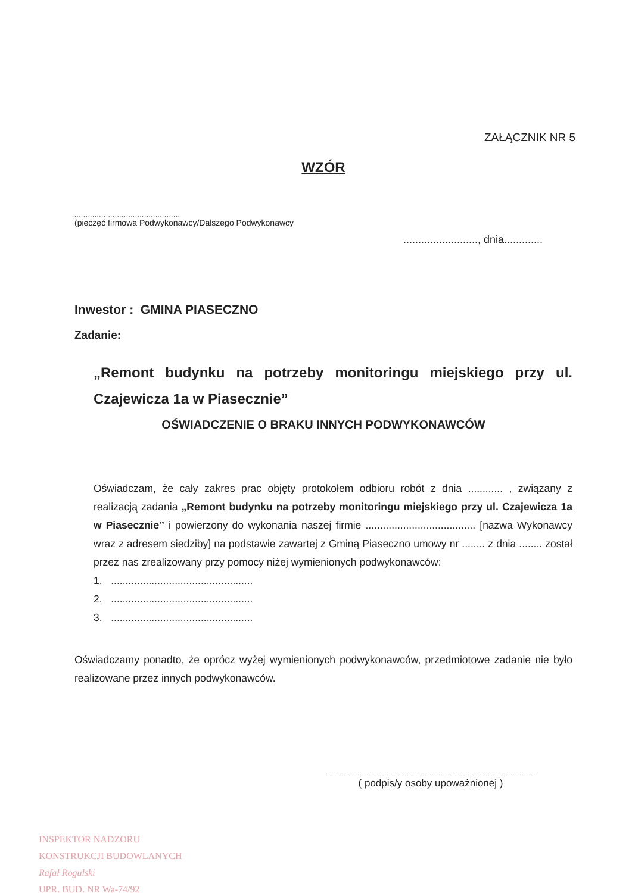ZAŁĄCZNIK NR 5
WZÓR
...............................................
(pieczęć firmowa Podwykonawcy/Dalszego Podwykonawcy
........................., dnia.............
Inwestor : GMINA PIASECZNO
Zadanie:
„Remont budynku na potrzeby monitoringu miejskiego przy ul. Czajewicza 1a w Piasecznie”
OŚWIADCZENIE O BRAKU INNYCH PODWYKONAWCÓW
Oświadczam, że cały zakres prac objęty protokołem odbioru robót z dnia ............ , związany z realizacją zadania „Remont budynku na potrzeby monitoringu miejskiego przy ul. Czajewicza 1a w Piasecznie” i powierzony do wykonania naszej firmie ...................................... [nazwa Wykonawcy wraz z adresem siedziby] na podstawie zawartej z Gminą Piaseczno umowy nr ........ z dnia ........ został przez nas zrealizowany przy pomocy niżej wymienionych podwykonawców:
1. .................................................
2. .................................................
3. .................................................
Oświadczamy ponadto, że oprócz wyżej wymienionych podwykonawców, przedmiotowe zadanie nie było realizowane przez innych podwykonawców.
.............................................................................................
( podpis/y osoby upoważnionej )
INSPEKTOR NADZORU
KONSTRUKCJI BUDOWLANYCH
Rafał Rogulski
UPR. BUD. NR Wa-74/92